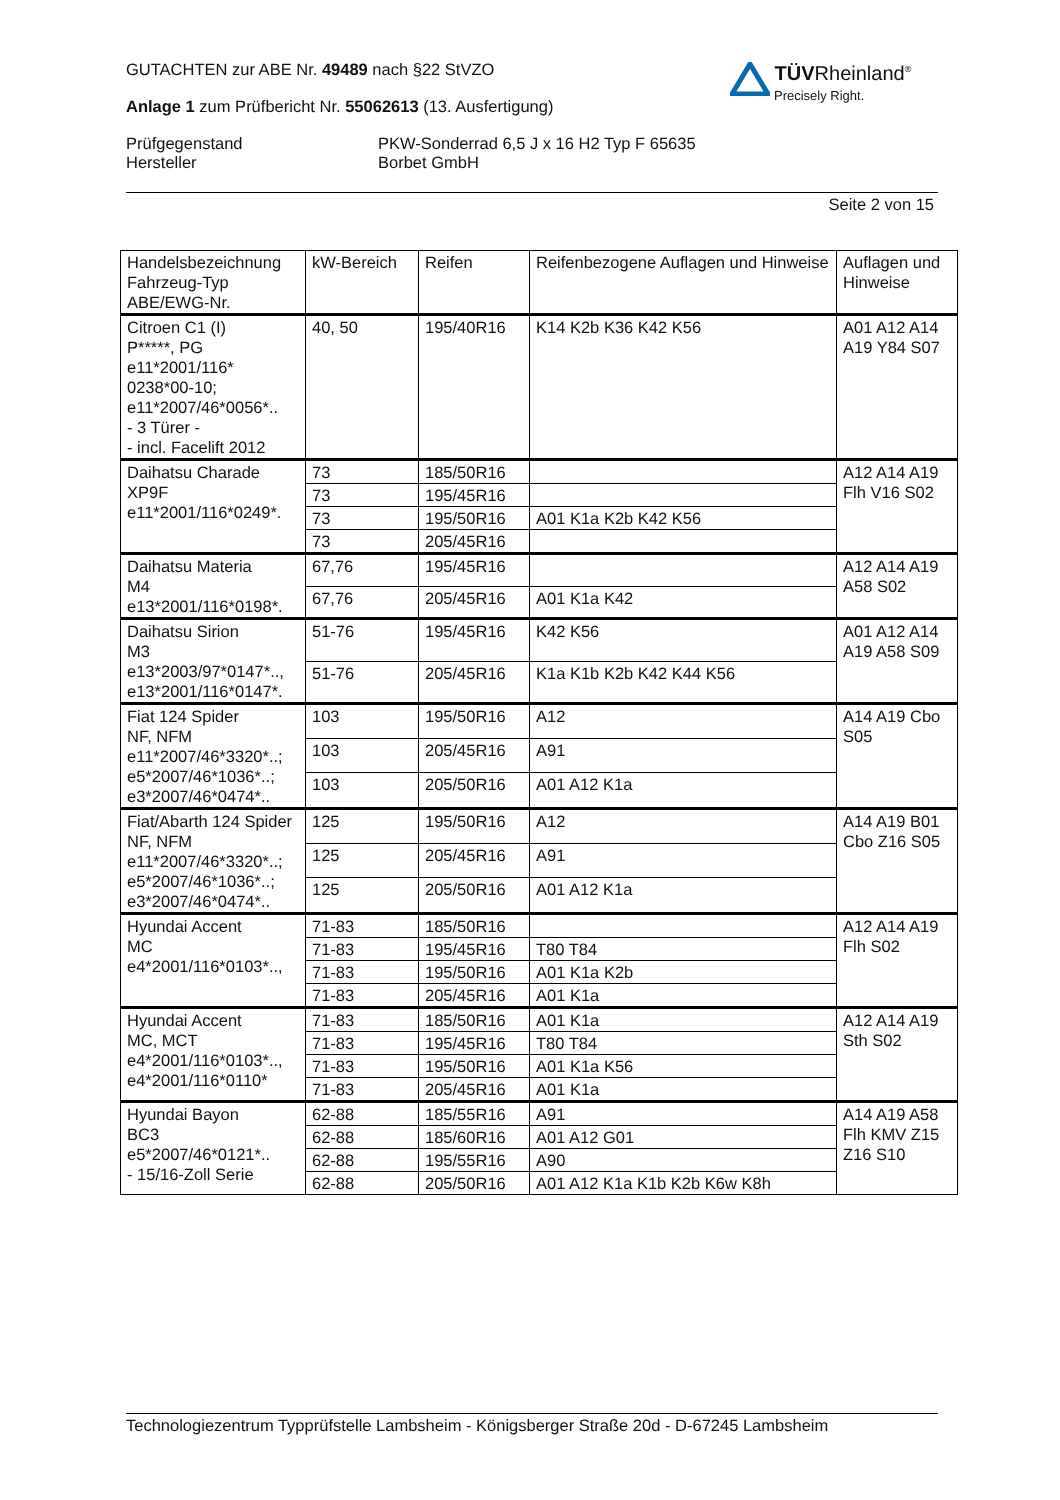GUTACHTEN zur ABE Nr. 49489 nach §22 StVZO
Anlage 1 zum Prüfbericht Nr. 55062613 (13. Ausfertigung)
Prüfgegenstand
Hersteller
PKW-Sonderrad 6,5 J x 16 H2 Typ F 65635
Borbet GmbH
Seite 2 von 15
TÜVRheinland<sup>®</sup>
Precisely Right.
| Handelsbezeichnung Fahrzeug-Typ ABE/EWG-Nr. | kW-Bereich | Reifen | Reifenbezogene Auflagen und Hinweise | Auflagen und Hinweise |
| --- | --- | --- | --- | --- |
| Citroen C1 (I) P*****, PG e11*2001/116* 0238*00-10; e11*2007/46*0056*.. - 3 Türer - - incl. Facelift 2012 | 40, 50 | 195/40R16 | K14 K2b K36 K42 K56 | A01 A12 A14 A19 Y84 S07 |
| Daihatsu Charade XP9F e11*2001/116*0249*. | 73 | 185/50R16 | | A12 A14 A19 Flh V16 S02 |
| | 73 | 195/45R16 | | |
| | 73 | 195/50R16 | A01 K1a K2b K42 K56 | |
| | 73 | 205/45R16 | | |
| Daihatsu Materia M4 e13*2001/116*0198*. | 67,76 | 195/45R16 | | A12 A14 A19 A58 S02 |
| | 67,76 | 205/45R16 | A01 K1a K42 | |
| Daihatsu Sirion M3 e13*2003/97*0147*.., e13*2001/116*0147*. | 51-76 | 195/45R16 | K42 K56 | A01 A12 A14 A19 A58 S09 |
| | 51-76 | 205/45R16 | K1a K1b K2b K42 K44 K56 | |
| Fiat 124 Spider NF, NFM e11*2007/46*3320*..; e5*2007/46*1036*..; e3*2007/46*0474*.. | 103 | 195/50R16 | A12 | A14 A19 Cbo S05 |
| | 103 | 205/45R16 | A91 | |
| | 103 | 205/50R16 | A01 A12 K1a | |
| Fiat/Abarth 124 Spider NF, NFM e11*2007/46*3320*..; e5*2007/46*1036*..; e3*2007/46*0474*.. | 125 | 195/50R16 | A12 | A14 A19 B01 Cbo Z16 S05 |
| | 125 | 205/45R16 | A91 | |
| | 125 | 205/50R16 | A01 A12 K1a | |
| Hyundai Accent MC e4*2001/116*0103*.., | 71-83 | 185/50R16 | | A12 A14 A19 Flh S02 |
| | 71-83 | 195/45R16 | T80 T84 | |
| | 71-83 | 195/50R16 | A01 K1a K2b | |
| | 71-83 | 205/45R16 | A01 K1a | |
| Hyundai Accent MC, MCT e4*2001/116*0103*.., e4*2001/116*0110* | 71-83 | 185/50R16 | A01 K1a | A12 A14 A19 Sth S02 |
| | 71-83 | 195/45R16 | T80 T84 | |
| | 71-83 | 195/50R16 | A01 K1a K56 | |
| | 71-83 | 205/45R16 | A01 K1a | |
| Hyundai Bayon BC3 e5*2007/46*0121*.. - 15/16-Zoll Serie | 62-88 | 185/55R16 | A91 | A14 A19 A58 Flh KMV Z15 Z16 S10 |
| | 62-88 | 185/60R16 | A01 A12 G01 | |
| | 62-88 | 195/55R16 | A90 | |
| | 62-88 | 205/50R16 | A01 A12 K1a K1b K2b K6w K8h | |
Technologiezentrum Typprüfstelle Lambsheim - Königsberger Straße 20d - D-67245 Lambsheim